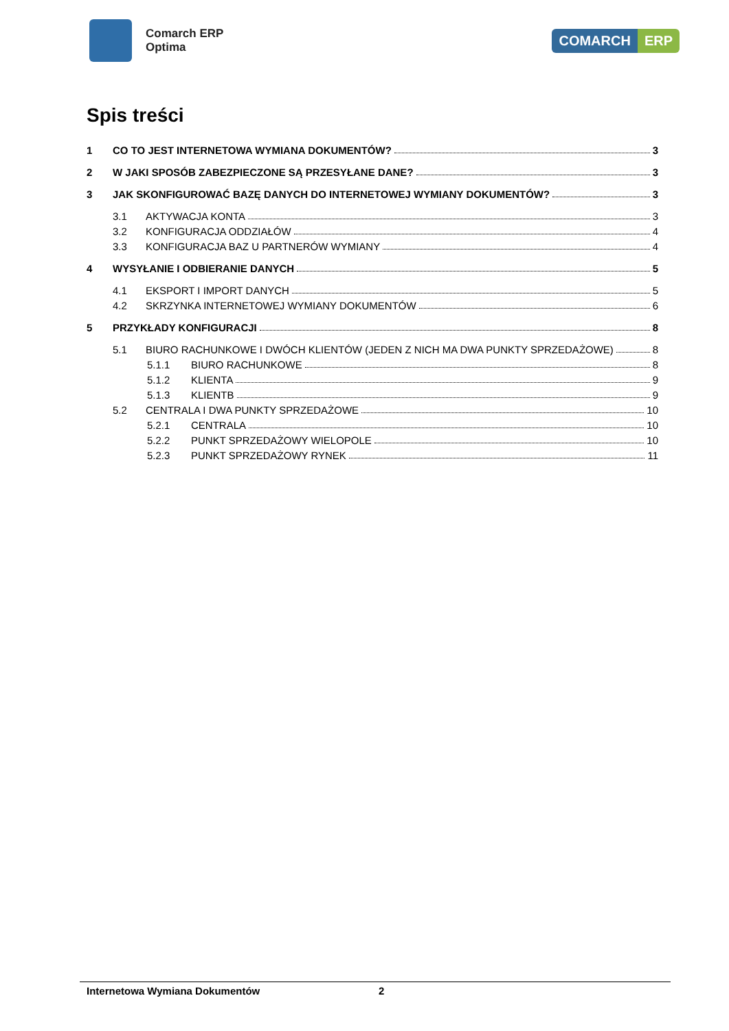Comarch ERP
Optima
COMARCH ERP
Spis treści
1 CO TO JEST INTERNETOWA WYMIANA DOKUMENTÓW? 3
2 W JAKI SPOSÓB ZABEZPIECZONE SĄ PRZESYŁANE DANE? 3
3 JAK SKONFIGUROWAĆ BAZĘ DANYCH DO INTERNETOWEJ WYMIANY DOKUMENTÓW? 3
3.1 AKTYWACJA KONTA 3
3.2 KONFIGURACJA ODDZIAŁÓW 4
3.3 KONFIGURACJA BAZ U PARTNERÓW WYMIANY 4
4 WYSYŁANIE I ODBIERANIE DANYCH 5
4.1 EKSPORT I IMPORT DANYCH 5
4.2 SKRZYNKA INTERNETOWEJ WYMIANY DOKUMENTÓW 6
5 PRZYKŁADY KONFIGURACJI 8
5.1 BIURO RACHUNKOWE I DWÓCH KLIENTÓW (JEDEN Z NICH MA DWA PUNKTY SPRZEDAŻOWE) 8
5.1.1 BIURO RACHUNKOWE 8
5.1.2 KLIENTA 9
5.1.3 KLIENTB 9
5.2 CENTRALA I DWA PUNKTY SPRZEDAŻOWE 10
5.2.1 CENTRALA 10
5.2.2 PUNKT SPRZEDAŻOWY WIELOPOLE 10
5.2.3 PUNKT SPRZEDAŻOWY RYNEK 11
Internetowa Wymiana Dokumentów 2